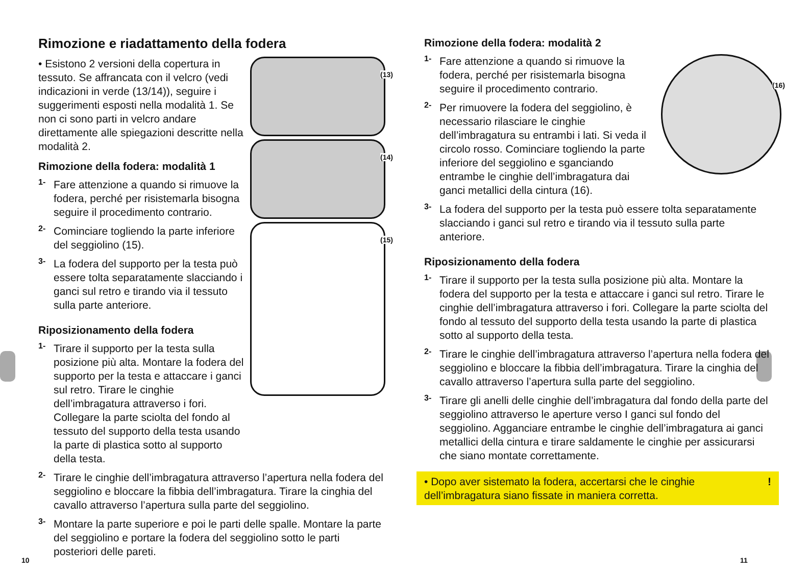Rimozione e riadattamento della fodera
(13)
(14)
(15)
• Esistono 2 versioni della copertura in tessuto. Se affrancata con il velcro (vedi indicazioni in verde (13/14)), seguire i suggerimenti esposti nella modalità 1. Se non ci sono parti in velcro andare direttamente alle spiegazioni descritte nella modalità 2.
Rimozione della fodera: modalità 1
1-
Fare attenzione a quando si rimuove la fodera, perché per risistemarla bisogna seguire il procedimento contrario.
2-
Cominciare togliendo la parte inferiore del seggiolino (15).
3-
La fodera del supporto per la testa può essere tolta separatamente slacciando i ganci sul retro e tirando via il tessuto sulla parte anteriore.
Riposizionamento della fodera
1-
Tirare il supporto per la testa sulla posizione più alta. Montare la fodera del supporto per la testa e attaccare i ganci sul retro. Tirare le cinghie dell’imbragatura attraverso i fori. Collegare la parte sciolta del fondo al tessuto del supporto della testa usando la parte di plastica sotto al supporto della testa.
2-
Tirare le cinghie dell’imbragatura attraverso l’apertura nella fodera del seggiolino e bloccare la fibbia dell’imbragatura. Tirare la cinghia del cavallo attraverso l’apertura sulla parte del seggiolino.
3-
Montare la parte superiore e poi le parti delle spalle. Montare la parte del seggiolino e portare la fodera del seggiolino sotto le parti posteriori delle pareti.
10
Rimozione della fodera: modalità 2
(16)
1-
Fare attenzione a quando si rimuove la fodera, perché per risistemarla bisogna seguire il procedimento contrario.
2-
Per rimuovere la fodera del seggiolino, è necessario rilasciare le cinghie dell’imbragatura su entrambi i lati. Si veda il circolo rosso. Cominciare togliendo la parte inferiore del seggiolino e sganciando entrambe le cinghie dell’imbragatura dai ganci metallici della cintura (16).
3-
La fodera del supporto per la testa può essere tolta separatamente slacciando i ganci sul retro e tirando via il tessuto sulla parte anteriore.
Riposizionamento della fodera
1-
Tirare il supporto per la testa sulla posizione più alta. Montare la fodera del supporto per la testa e attaccare i ganci sul retro. Tirare le cinghie dell’imbragatura attraverso i fori. Collegare la parte sciolta del fondo al tessuto del supporto della testa usando la parte di plastica sotto al supporto della testa.
2-
Tirare le cinghie dell’imbragatura attraverso l’apertura nella fodera del seggiolino e bloccare la fibbia dell’imbragatura. Tirare la cinghia del cavallo attraverso l’apertura sulla parte del seggiolino.
3-
Tirare gli anelli delle cinghie dell’imbragatura dal fondo della parte del seggiolino attraverso le aperture verso I ganci sul fondo del seggiolino. Agganciare entrambe le cinghie dell’imbragatura ai ganci metallici della cintura e tirare saldamente le cinghie per assicurarsi che siano montate correttamente.
• Dopo aver sistemato la fodera, accertarsi che le cinghie dell’imbragatura siano fissate in maniera corretta.!
11